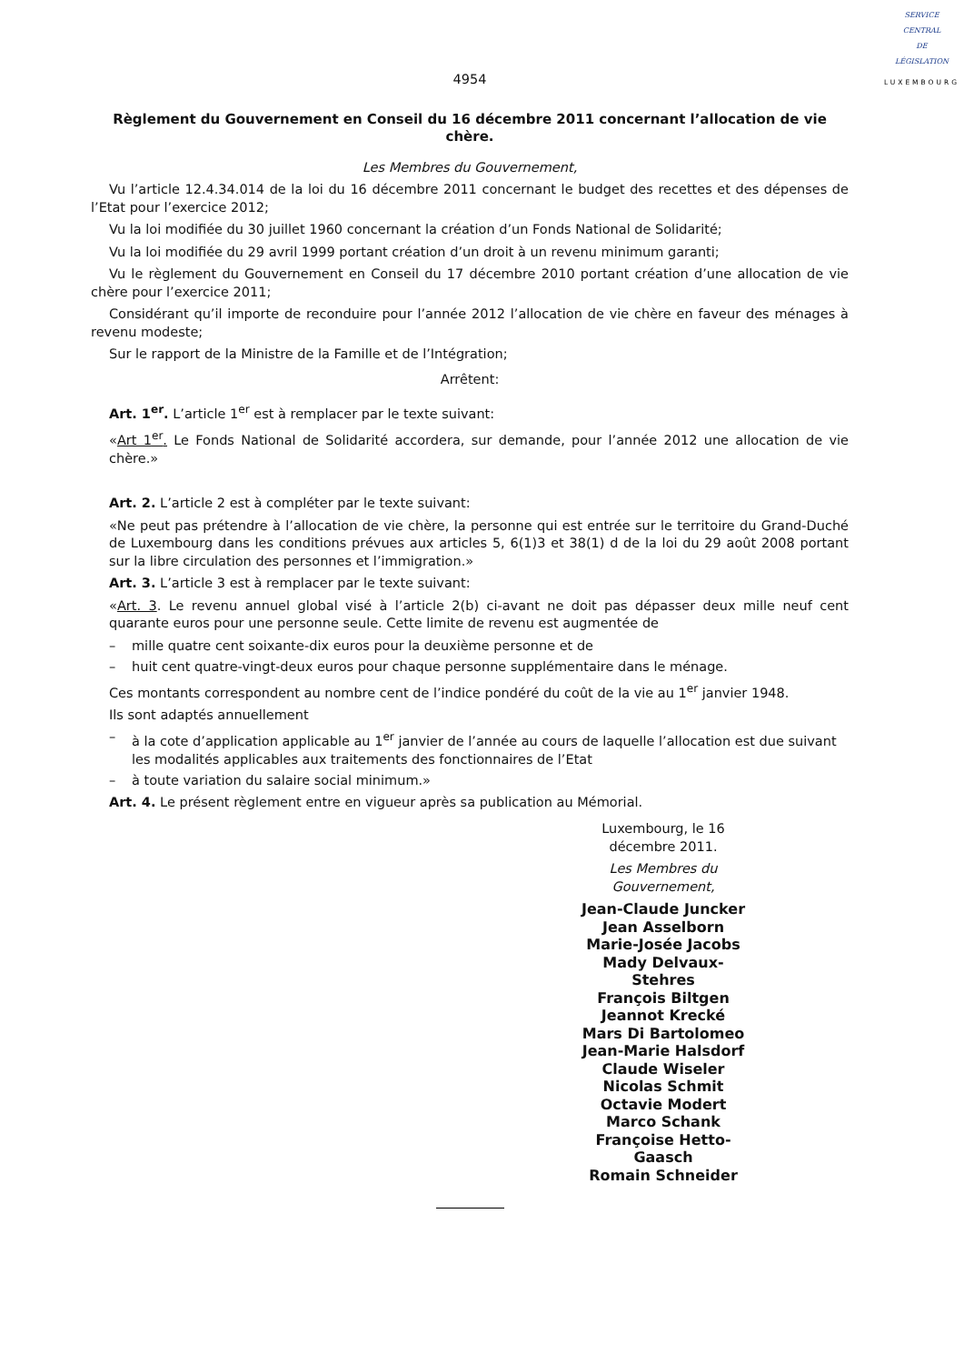SERVICE
CENTRAL
DE
LÉGISLATION
LUXEMBOURG
4954
Règlement du Gouvernement en Conseil du 16 décembre 2011 concernant l’allocation de vie chère.
Les Membres du Gouvernement,
Vu l’article 12.4.34.014 de la loi du 16 décembre 2011 concernant le budget des recettes et des dépenses de l’Etat pour l’exercice 2012;
Vu la loi modifiée du 30 juillet 1960 concernant la création d’un Fonds National de Solidarité;
Vu la loi modifiée du 29 avril 1999 portant création d’un droit à un revenu minimum garanti;
Vu le règlement du Gouvernement en Conseil du 17 décembre 2010 portant création d’une allocation de vie chère pour l’exercice 2011;
Considérant qu’il importe de reconduire pour l’année 2012 l’allocation de vie chère en faveur des ménages à revenu modeste;
Sur le rapport de la Ministre de la Famille et de l’Intégration;
Arrêtent:
Art. 1<sup>er</sup>. L’article 1<sup>er</sup> est à remplacer par le texte suivant:
«Art 1<sup>er</sup>. Le Fonds National de Solidarité accordera, sur demande, pour l’année 2012 une allocation de vie chère.»
Art. 2. L’article 2 est à compléter par le texte suivant:
«Ne peut pas prétendre à l’allocation de vie chère, la personne qui est entrée sur le territoire du Grand-Duché de Luxembourg dans les conditions prévues aux articles 5, 6(1)3 et 38(1) d de la loi du 29 août 2008 portant sur la libre circulation des personnes et l’immigration.»
Art. 3. L’article 3 est à remplacer par le texte suivant:
«Art. 3. Le revenu annuel global visé à l’article 2(b) ci-avant ne doit pas dépasser deux mille neuf cent quarante euros pour une personne seule. Cette limite de revenu est augmentée de
– mille quatre cent soixante-dix euros pour la deuxième personne et de
– huit cent quatre-vingt-deux euros pour chaque personne supplémentaire dans le ménage.
Ces montants correspondent au nombre cent de l’indice pondéré du coût de la vie au 1<sup>er</sup> janvier 1948.
Ils sont adaptés annuellement
– à la cote d’application applicable au 1<sup>er</sup> janvier de l’année au cours de laquelle l’allocation est due suivant les modalités applicables aux traitements des fonctionnaires de l’Etat
– à toute variation du salaire social minimum.»
Art. 4. Le présent règlement entre en vigueur après sa publication au Mémorial.
Luxembourg, le 16 décembre 2011.
Les Membres du Gouvernement,
Jean-Claude Juncker
Jean Asselborn
Marie-Josée Jacobs
Mady Delvaux-Stehres
François Biltgen
Jeannot Krecké
Mars Di Bartolomeo
Jean-Marie Halsdorf
Claude Wiseler
Nicolas Schmit
Octavie Modert
Marco Schank
Françoise Hetto-Gaasch
Romain Schneider